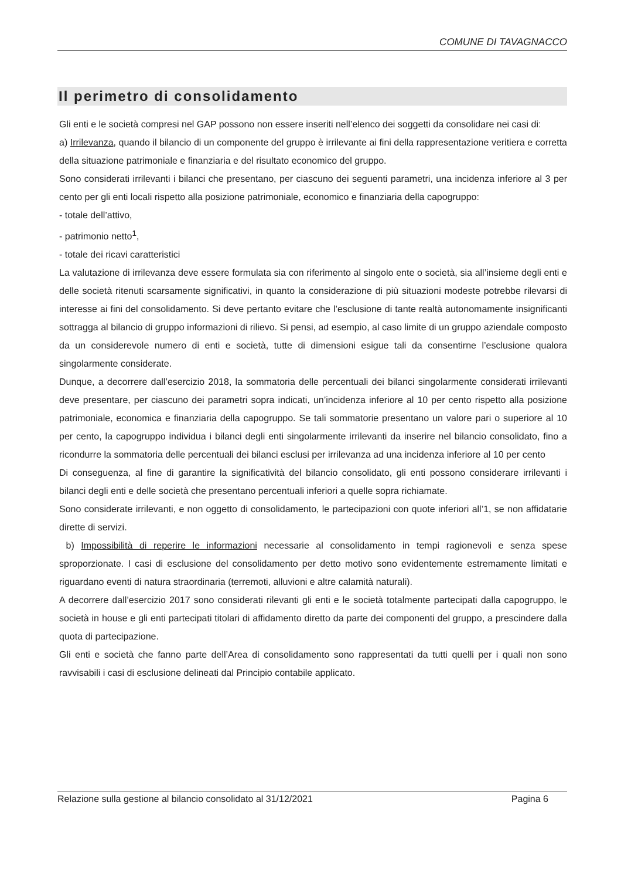COMUNE DI TAVAGNACCO
Il perimetro di consolidamento
Gli enti e le società compresi nel GAP possono non essere inseriti nell’elenco dei soggetti da consolidare nei casi di:
a) Irrilevanza, quando il bilancio di un componente del gruppo è irrilevante ai fini della rappresentazione veritiera e corretta della situazione patrimoniale e finanziaria e del risultato economico del gruppo.
Sono considerati irrilevanti i bilanci che presentano, per ciascuno dei seguenti parametri, una incidenza inferiore al 3 per cento per gli enti locali rispetto alla posizione patrimoniale, economico e finanziaria della capogruppo:
- totale dell’attivo,
- patrimonio netto<sup>1</sup>,
- totale dei ricavi caratteristici
La valutazione di irrilevanza deve essere formulata sia con riferimento al singolo ente o società, sia all’insieme degli enti e delle società ritenuti scarsamente significativi, in quanto la considerazione di più situazioni modeste potrebbe rilevarsi di interesse ai fini del consolidamento. Si deve pertanto evitare che l’esclusione di tante realtà autonomamente insignificanti sottragga al bilancio di gruppo informazioni di rilievo. Si pensi, ad esempio, al caso limite di un gruppo aziendale composto da un considerevole numero di enti e società, tutte di dimensioni esigue tali da consentirne l’esclusione qualora singolarmente considerate.
Dunque, a decorrere dall’esercizio 2018, la sommatoria delle percentuali dei bilanci singolarmente considerati irrilevanti deve presentare, per ciascuno dei parametri sopra indicati, un’incidenza inferiore al 10 per cento rispetto alla posizione patrimoniale, economica e finanziaria della capogruppo. Se tali sommatorie presentano un valore pari o superiore al 10 per cento, la capogruppo individua i bilanci degli enti singolarmente irrilevanti da inserire nel bilancio consolidato, fino a ricondurre la sommatoria delle percentuali dei bilanci esclusi per irrilevanza ad una incidenza inferiore al 10 per cento
Di conseguenza, al fine di garantire la significatività del bilancio consolidato, gli enti possono considerare irrilevanti i bilanci degli enti e delle società che presentano percentuali inferiori a quelle sopra richiamate.
Sono considerate irrilevanti, e non oggetto di consolidamento, le partecipazioni con quote inferiori all’1, se non affidatarie dirette di servizi.
b) Impossibilità di reperire le informazioni necessarie al consolidamento in tempi ragionevoli e senza spese sproporzionate. I casi di esclusione del consolidamento per detto motivo sono evidentemente estremamente limitati e riguardano eventi di natura straordinaria (terremoti, alluvioni e altre calamità naturali).
A decorrere dall’esercizio 2017 sono considerati rilevanti gli enti e le società totalmente partecipati dalla capogruppo, le società in house e gli enti partecipati titolari di affidamento diretto da parte dei componenti del gruppo, a prescindere dalla quota di partecipazione.
Gli enti e società che fanno parte dell’Area di consolidamento sono rappresentati da tutti quelli per i quali non sono ravvisabili i casi di esclusione delineati dal Principio contabile applicato.
Relazione sulla gestione al bilancio consolidato al 31/12/2021 Pagina 6